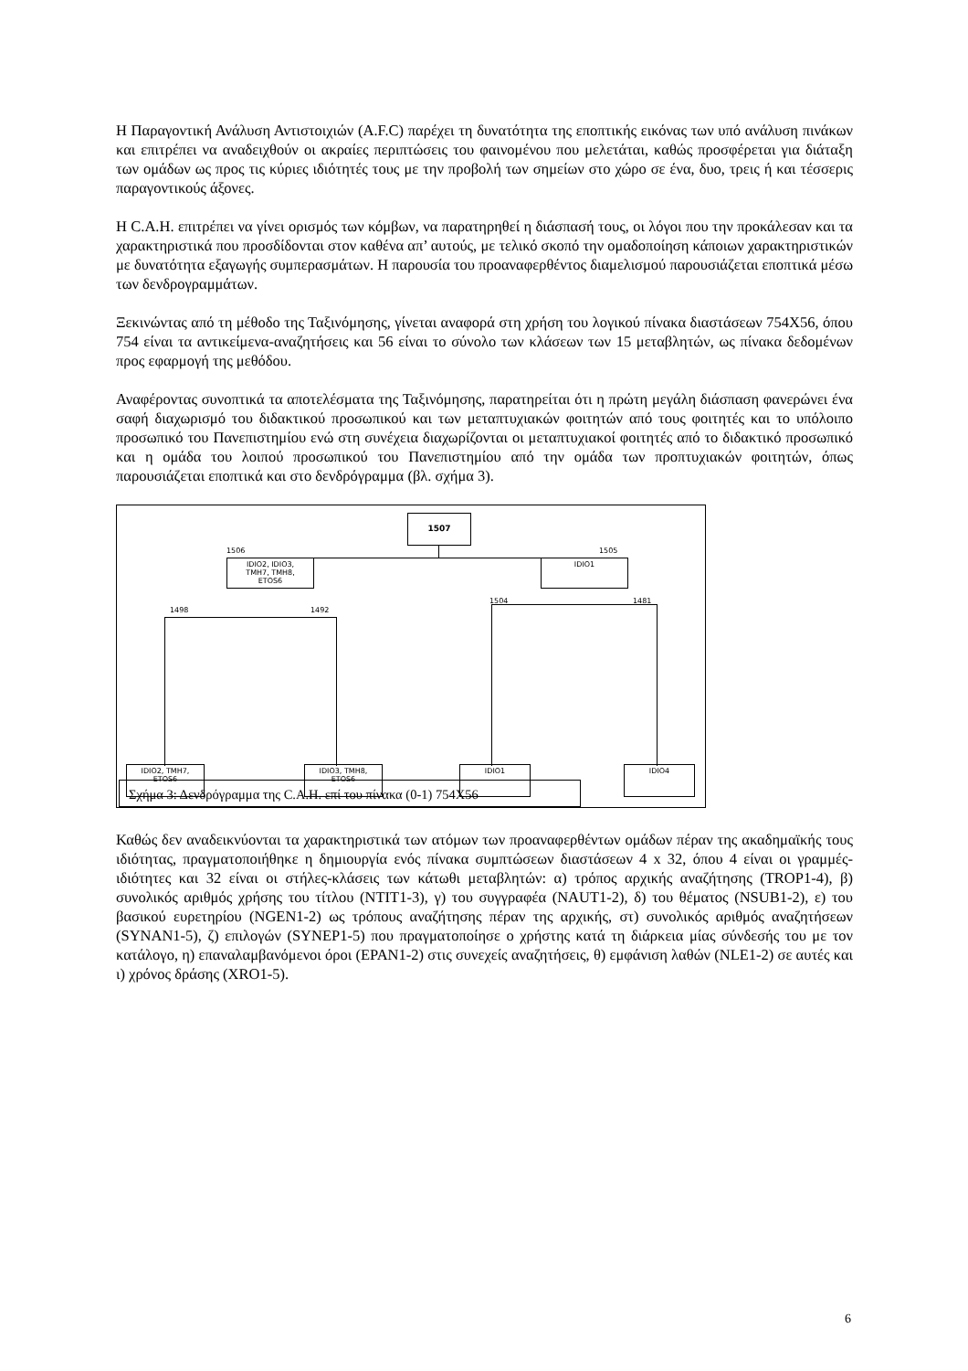Η Παραγοντική Ανάλυση Αντιστοιχιών (A.F.C) παρέχει τη δυνατότητα της εποπτικής εικόνας των υπό ανάλυση πινάκων και επιτρέπει να αναδειχθούν οι ακραίες περιπτώσεις του φαινομένου που μελετάται, καθώς προσφέρεται για διάταξη των ομάδων ως προς τις κύριες ιδιότητές τους με την προβολή των σημείων στο χώρο σε ένα, δυο, τρεις ή και τέσσερις παραγοντικούς άξονες.
Η C.A.H. επιτρέπει να γίνει ορισμός των κόμβων, να παρατηρηθεί η διάσπασή τους, οι λόγοι που την προκάλεσαν και τα χαρακτηριστικά που προσδίδονται στον καθένα απ’ αυτούς, με τελικό σκοπό την ομαδοποίηση κάποιων χαρακτηριστικών με δυνατότητα εξαγωγής συμπερασμάτων. Η παρουσία του προαναφερθέντος διαμελισμού παρουσιάζεται εποπτικά μέσω των δενδρογραμμάτων.
Ξεκινώντας από τη μέθοδο της Ταξινόμησης, γίνεται αναφορά στη χρήση του λογικού πίνακα διαστάσεων 754Χ56, όπου 754 είναι τα αντικείμενα-αναζητήσεις και 56 είναι το σύνολο των κλάσεων των 15 μεταβλητών, ως πίνακα δεδομένων προς εφαρμογή της μεθόδου.
Αναφέροντας συνοπτικά τα αποτελέσματα της Ταξινόμησης, παρατηρείται ότι η πρώτη μεγάλη διάσπαση φανερώνει ένα σαφή διαχωρισμό του διδακτικού προσωπικού και των μεταπτυχιακών φοιτητών από τους φοιτητές και το υπόλοιπο προσωπικό του Πανεπιστημίου ενώ στη συνέχεια διαχωρίζονται οι μεταπτυχιακοί φοιτητές από το διδακτικό προσωπικό και η ομάδα του λοιπού προσωπικού του Πανεπιστημίου από την ομάδα των προπτυχιακών φοιτητών, όπως παρουσιάζεται εποπτικά και στο δενδρόγραμμα (βλ. σχήμα 3).
1507
1506 1505
IDIO2, IDIO3,
TMH7, TMH8,
ETOS6
IDIO1
1498 1492
1504 1481
IDIO2, TMH7,
ETOS6
IDIO3, TMH8,
ETOS6
IDIO1 IDIO4
Σχήμα 3: Δενδρόγραμμα της C.A.H. επί του πίνακα (0-1) 754Χ56
Καθώς δεν αναδεικνύονται τα χαρακτηριστικά των ατόμων των προαναφερθέντων ομάδων πέραν της ακαδημαϊκής τους ιδιότητας, πραγματοποιήθηκε η δημιουργία ενός πίνακα συμπτώσεων διαστάσεων 4 x 32, όπου 4 είναι οι γραμμές- ιδιότητες και 32 είναι οι στήλες-κλάσεις των κάτωθι μεταβλητών: α) τρόπος αρχικής αναζήτησης (TROP1-4), β) συνολικός αριθμός χρήσης του τίτλου (NTIT1-3), γ) του συγγραφέα (NAUT1-2), δ) του θέματος (NSUB1-2), ε) του βασικού ευρετηρίου (NGEN1-2) ως τρόπους αναζήτησης πέραν της αρχικής, στ) συνολικός αριθμός αναζητήσεων (SYNAN1-5), ζ) επιλογών (SYNEP1-5) που πραγματοποίησε ο χρήστης κατά τη διάρκεια μίας σύνδεσής του με τον κατάλογο, η) επαναλαμβανόμενοι όροι (EPAN1-2) στις συνεχείς αναζητήσεις, θ) εμφάνιση λαθών (NLE1-2) σε αυτές και ι) χρόνος δράσης (XRO1-5).
6